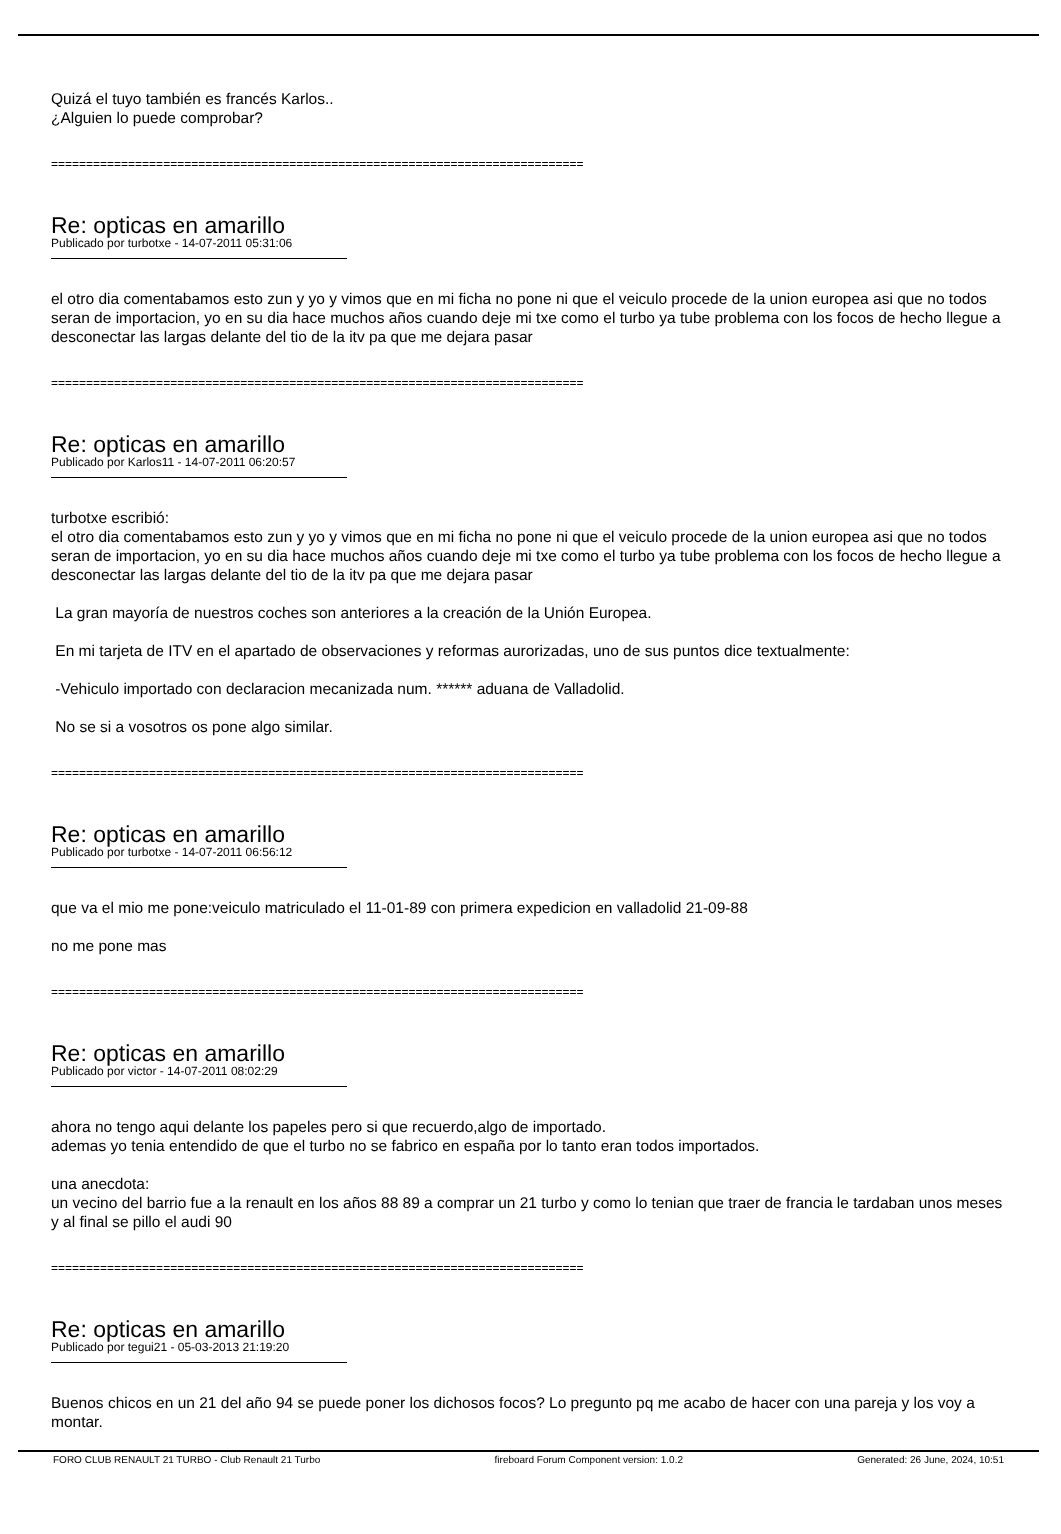Quizá el tuyo también es francés Karlos..
¿Alguien lo puede comprobar?
============================================================================
Re: opticas en amarillo
Publicado por turbotxe - 14-07-2011 05:31:06
el otro dia comentabamos esto zun y yo y vimos que en mi ficha no pone ni que el veiculo procede de la union europea asi que no todos seran de importacion, yo en su dia hace muchos años cuando deje mi txe como el turbo ya tube problema con los focos de hecho llegue a desconectar las largas delante del tio de la itv pa que me dejara pasar
============================================================================
Re: opticas en amarillo
Publicado por Karlos11 - 14-07-2011 06:20:57
turbotxe escribió:
el otro dia comentabamos esto zun y yo y vimos que en mi ficha no pone ni que el veiculo procede de la union europea asi que no todos seran de importacion, yo en su dia hace muchos años cuando deje mi txe como el turbo ya tube problema con los focos de hecho llegue a desconectar las largas delante del tio de la itv pa que me dejara pasar
La gran mayoría de nuestros coches son anteriores a la creación de la Unión Europea.
En mi tarjeta de ITV en el apartado de observaciones y reformas aurorizadas, uno de sus puntos dice textualmente:
-Vehiculo importado con declaracion mecanizada num. ****** aduana de Valladolid.
No se si a vosotros os pone algo similar.
============================================================================
Re: opticas en amarillo
Publicado por turbotxe - 14-07-2011 06:56:12
que va el mio me pone:veiculo matriculado el 11-01-89 con primera expedicion en valladolid 21-09-88
no me pone mas
============================================================================
Re: opticas en amarillo
Publicado por victor - 14-07-2011 08:02:29
ahora no tengo aqui delante los papeles pero si que recuerdo,algo de importado.
ademas yo tenia entendido de que el turbo no se fabrico en españa por lo tanto eran todos importados.
una anecdota:
un vecino del barrio fue a la renault en los años 88 89 a comprar un 21 turbo y como lo tenian que traer de francia le tardaban unos meses y al final se pillo el audi 90
============================================================================
Re: opticas en amarillo
Publicado por tegui21 - 05-03-2013 21:19:20
Buenos chicos en un 21 del año 94 se puede poner los dichosos focos? Lo pregunto pq me acabo de hacer con una pareja y los voy a montar.
FORO CLUB RENAULT 21 TURBO - Club Renault 21 Turbo fireboard Forum Component version: 1.0.2 Generated: 26 June, 2024, 10:51